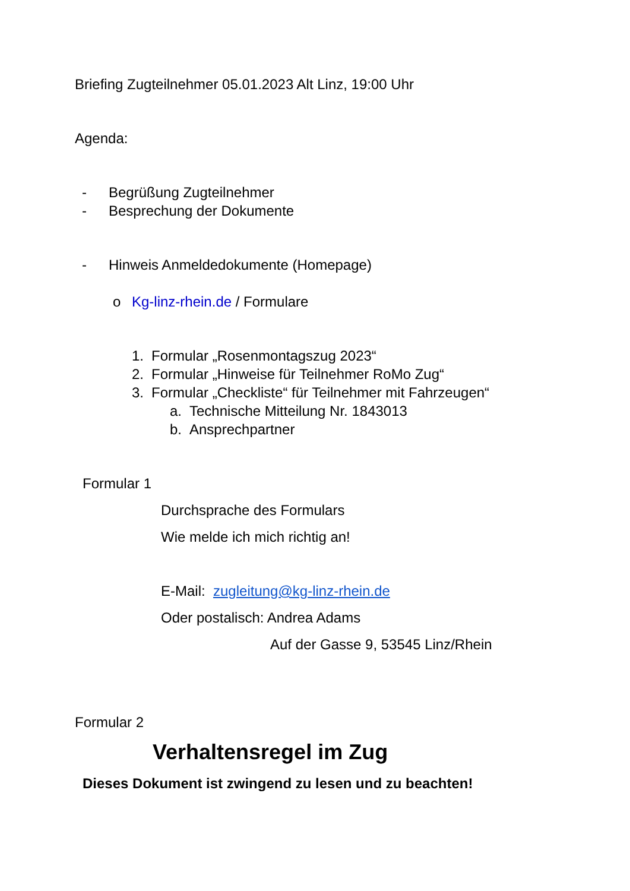Briefing Zugteilnehmer 05.01.2023 Alt Linz, 19:00 Uhr
Agenda:
- Begrüßung Zugteilnehmer
- Besprechung der Dokumente
- Hinweis Anmeldedokumente (Homepage)
o Kg-linz-rhein.de / Formulare
1. Formular „Rosenmontagszug 2023“
2. Formular „Hinweise für Teilnehmer RoMo Zug“
3. Formular „Checkliste“ für Teilnehmer mit Fahrzeugen“
a. Technische Mitteilung Nr. 1843013
b. Ansprechpartner
Formular 1
Durchsprache des Formulars
Wie melde ich mich richtig an!
E-Mail: zugleitung@kg-linz-rhein.de
Oder postalisch: Andrea Adams
Auf der Gasse 9, 53545 Linz/Rhein
Formular 2
Verhaltensregel im Zug
Dieses Dokument ist zwingend zu lesen und zu beachten!